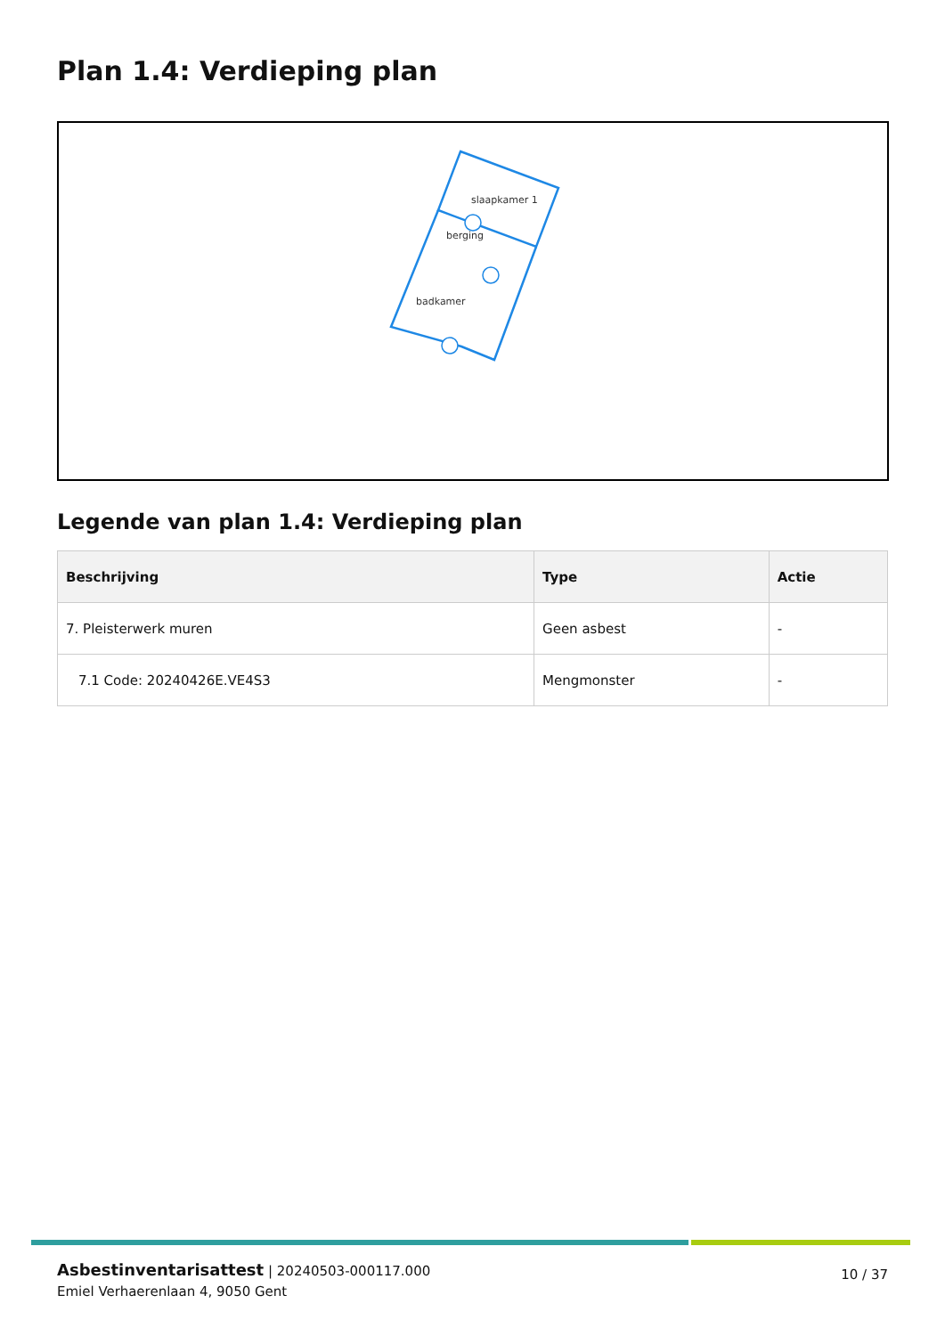Plan 1.4: Verdieping plan
slaapkamer 1
berging
badkamer
Legende van plan 1.4: Verdieping plan
| Beschrijving | Type | Actie |
| --- | --- | --- |
| 7. Pleisterwerk muren | Geen asbest | - |
| 7.1 Code: 20240426E.VE4S3 | Mengmonster | - |
Asbestinventarisattest | 20240503-000117.000
Emiel Verhaerenlaan 4, 9050 Gent
10 / 37